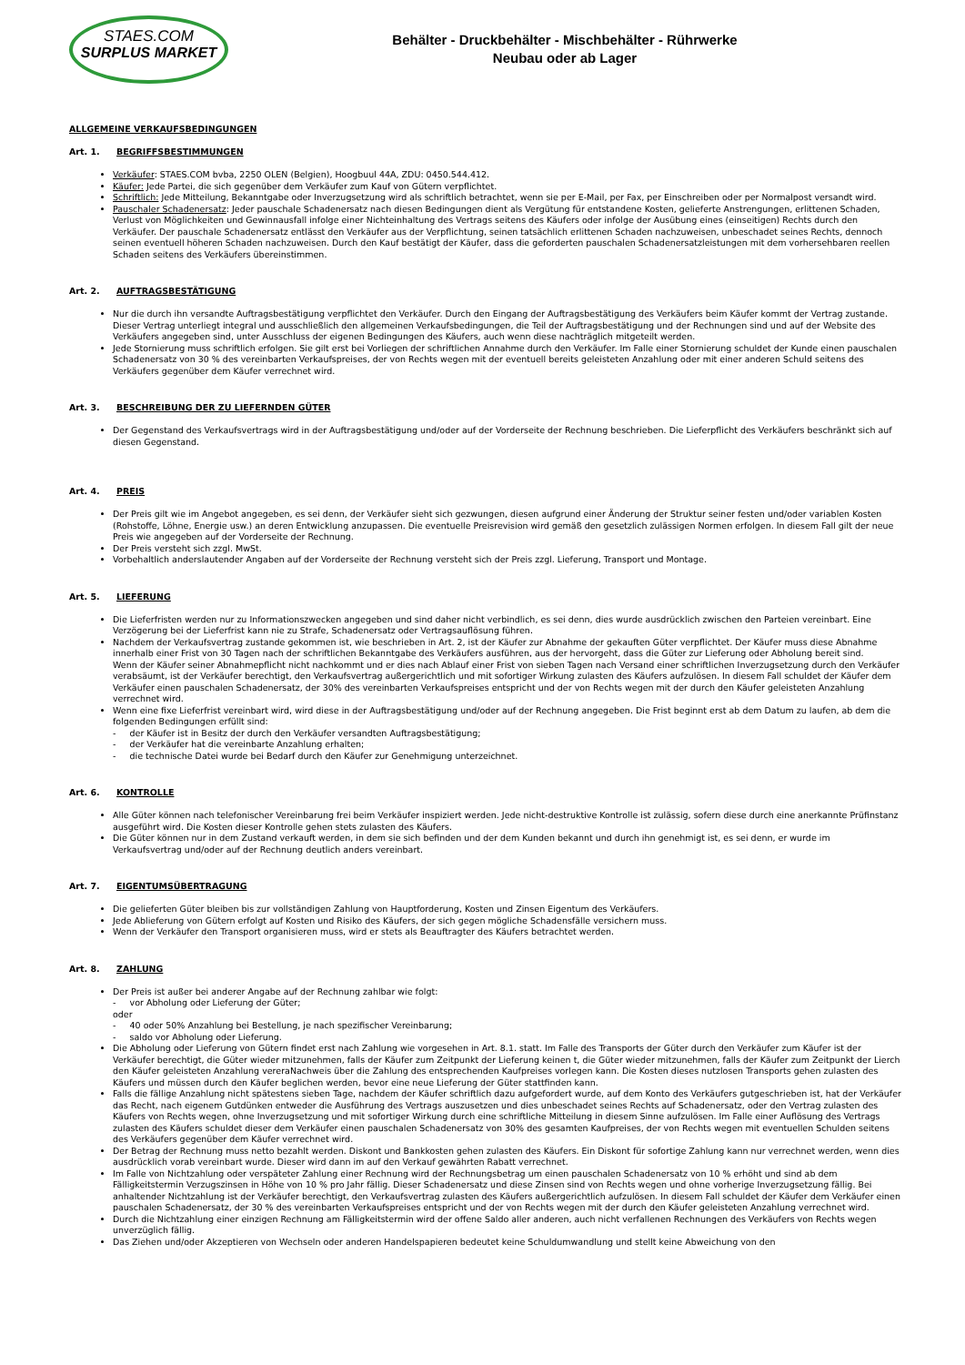STAES.COM
SURPLUS MARKET
Behälter - Druckbehälter - Mischbehälter - Rührwerke
Neubau oder ab Lager
ALLGEMEINE VERKAUFSBEDINGUNGEN
Art. 1. BEGRIFFSBESTIMMUNGEN
Verkäufer: STAES.COM bvba, 2250 OLEN (Belgien), Hoogbuul 44A, ZDU: 0450.544.412.
Käufer: Jede Partei, die sich gegenüber dem Verkäufer zum Kauf von Gütern verpflichtet.
Schriftlich: Jede Mitteilung, Bekanntgabe oder Inverzugsetzung wird als schriftlich betrachtet, wenn sie per E-Mail, per Fax, per Einschreiben oder per Normalpost versandt wird.
Pauschaler Schadenersatz: Jeder pauschale Schadenersatz nach diesen Bedingungen dient als Vergütung für entstandene Kosten, gelieferte Anstrengungen, erlittenen Schaden, Verlust von Möglichkeiten und Gewinnausfall infolge einer Nichteinhaltung des Vertrags seitens des Käufers oder infolge der Ausübung eines (einseitigen) Rechts durch den Verkäufer. Der pauschale Schadenersatz entlässt den Verkäufer aus der Verpflichtung, seinen tatsächlich erlittenen Schaden nachzuweisen, unbeschadet seines Rechts, dennoch seinen eventuell höheren Schaden nachzuweisen. Durch den Kauf bestätigt der Käufer, dass die geforderten pauschalen Schadenersatzleistungen mit dem vorhersehbaren reellen Schaden seitens des Verkäufers übereinstimmen.
Art. 2. AUFTRAGSBESTÄTIGUNG
Nur die durch ihn versandte Auftragsbestätigung verpflichtet den Verkäufer. Durch den Eingang der Auftragsbestätigung des Verkäufers beim Käufer kommt der Vertrag zustande. Dieser Vertrag unterliegt integral und ausschließlich den allgemeinen Verkaufsbedingungen, die Teil der Auftragsbestätigung und der Rechnungen sind und auf der Website des Verkäufers angegeben sind, unter Ausschluss der eigenen Bedingungen des Käufers, auch wenn diese nachträglich mitgeteilt werden.
Jede Stornierung muss schriftlich erfolgen. Sie gilt erst bei Vorliegen der schriftlichen Annahme durch den Verkäufer. Im Falle einer Stornierung schuldet der Kunde einen pauschalen Schadenersatz von 30 % des vereinbarten Verkaufspreises, der von Rechts wegen mit der eventuell bereits geleisteten Anzahlung oder mit einer anderen Schuld seitens des Verkäufers gegenüber dem Käufer verrechnet wird.
Art. 3. BESCHREIBUNG DER ZU LIEFERNDEN GÜTER
Der Gegenstand des Verkaufsvertrags wird in der Auftragsbestätigung und/oder auf der Vorderseite der Rechnung beschrieben. Die Lieferpflicht des Verkäufers beschränkt sich auf diesen Gegenstand.
Art. 4. PREIS
Der Preis gilt wie im Angebot angegeben, es sei denn, der Verkäufer sieht sich gezwungen, diesen aufgrund einer Änderung der Struktur seiner festen und/oder variablen Kosten (Rohstoffe, Löhne, Energie usw.) an deren Entwicklung anzupassen. Die eventuelle Preisrevision wird gemäß den gesetzlich zulässigen Normen erfolgen. In diesem Fall gilt der neue Preis wie angegeben auf der Vorderseite der Rechnung.
Der Preis versteht sich zzgl. MwSt.
Vorbehaltlich anderslautender Angaben auf der Vorderseite der Rechnung versteht sich der Preis zzgl. Lieferung, Transport und Montage.
Art. 5. LIEFERUNG
Die Lieferfristen werden nur zu Informationszwecken angegeben und sind daher nicht verbindlich, es sei denn, dies wurde ausdrücklich zwischen den Parteien vereinbart. Eine Verzögerung bei der Lieferfrist kann nie zu Strafe, Schadenersatz oder Vertragsauflösung führen.
Nachdem der Verkaufsvertrag zustande gekommen ist, wie beschrieben in Art. 2, ist der Käufer zur Abnahme der gekauften Güter verpflichtet. Der Käufer muss diese Abnahme innerhalb einer Frist von 30 Tagen nach der schriftlichen Bekanntgabe des Verkäufers ausführen, aus der hervorgeht, dass die Güter zur Lieferung oder Abholung bereit sind.
Wenn der Käufer seiner Abnahmepflicht nicht nachkommt und er dies nach Ablauf einer Frist von sieben Tagen nach Versand einer schriftlichen Inverzugsetzung durch den Verkäufer verabsäumt, ist der Verkäufer berechtigt, den Verkaufsvertrag außergerichtlich und mit sofortiger Wirkung zulasten des Käufers aufzulösen. In diesem Fall schuldet der Käufer dem Verkäufer einen pauschalen Schadenersatz, der 30% des vereinbarten Verkaufspreises entspricht und der von Rechts wegen mit der durch den Käufer geleisteten Anzahlung verrechnet wird.
Wenn eine fixe Lieferfrist vereinbart wird, wird diese in der Auftragsbestätigung und/oder auf der Rechnung angegeben. Die Frist beginnt erst ab dem Datum zu laufen, ab dem die folgenden Bedingungen erfüllt sind:
- der Käufer ist in Besitz der durch den Verkäufer versandten Auftragsbestätigung;
- der Verkäufer hat die vereinbarte Anzahlung erhalten;
- die technische Datei wurde bei Bedarf durch den Käufer zur Genehmigung unterzeichnet.
Art. 6. KONTROLLE
Alle Güter können nach telefonischer Vereinbarung frei beim Verkäufer inspiziert werden. Jede nicht-destruktive Kontrolle ist zulässig, sofern diese durch eine anerkannte Prüfinstanz ausgeführt wird. Die Kosten dieser Kontrolle gehen stets zulasten des Käufers.
Die Güter können nur in dem Zustand verkauft werden, in dem sie sich befinden und der dem Kunden bekannt und durch ihn genehmigt ist, es sei denn, er wurde im Verkaufsvertrag und/oder auf der Rechnung deutlich anders vereinbart.
Art. 7. EIGENTUMSÜBERTRAGUNG
Die gelieferten Güter bleiben bis zur vollständigen Zahlung von Hauptforderung, Kosten und Zinsen Eigentum des Verkäufers.
Jede Ablieferung von Gütern erfolgt auf Kosten und Risiko des Käufers, der sich gegen mögliche Schadensfälle versichern muss.
Wenn der Verkäufer den Transport organisieren muss, wird er stets als Beauftragter des Käufers betrachtet werden.
Art. 8. ZAHLUNG
Der Preis ist außer bei anderer Angabe auf der Rechnung zahlbar wie folgt:
- vor Abholung oder Lieferung der Güter;
oder
- 40 oder 50% Anzahlung bei Bestellung, je nach spezifischer Vereinbarung;
- saldo vor Abholung oder Lieferung.
Die Abholung oder Lieferung von Gütern findet erst nach Zahlung wie vorgesehen in Art. 8.1. statt. Im Falle des Transports der Güter durch den Verkäufer zum Käufer ist der Verkäufer berechtigt, die Güter wieder mitzunehmen, falls der Käufer zum Zeitpunkt der Lieferung keinen t, die Güter wieder mitzunehmen, falls der Käufer zum Zeitpunkt der Lierch den Käufer geleisteten Anzahlung vereraNachweis über die Zahlung des entsprechenden Kaufpreises vorlegen kann. Die Kosten dieses nutzlosen Transports gehen zulasten des Käufers und müssen durch den Käufer beglichen werden, bevor eine neue Lieferung der Güter stattfinden kann.
Falls die fällige Anzahlung nicht spätestens sieben Tage, nachdem der Käufer schriftlich dazu aufgefordert wurde, auf dem Konto des Verkäufers gutgeschrieben ist, hat der Verkäufer das Recht, nach eigenem Gutdünken entweder die Ausführung des Vertrags auszusetzen und dies unbeschadet seines Rechts auf Schadenersatz, oder den Vertrag zulasten des Käufers von Rechts wegen, ohne Inverzugsetzung und mit sofortiger Wirkung durch eine schriftliche Mitteilung in diesem Sinne aufzulösen. Im Falle einer Auflösung des Vertrags zulasten des Käufers schuldet dieser dem Verkäufer einen pauschalen Schadenersatz von 30% des gesamten Kaufpreises, der von Rechts wegen mit eventuellen Schulden seitens des Verkäufers gegenüber dem Käufer verrechnet wird.
Der Betrag der Rechnung muss netto bezahlt werden. Diskont und Bankkosten gehen zulasten des Käufers. Ein Diskont für sofortige Zahlung kann nur verrechnet werden, wenn dies ausdrücklich vorab vereinbart wurde. Dieser wird dann im auf den Verkauf gewährten Rabatt verrechnet.
Im Falle von Nichtzahlung oder verspäteter Zahlung einer Rechnung wird der Rechnungsbetrag um einen pauschalen Schadenersatz von 10 % erhöht und sind ab dem Fälligkeitstermin Verzugszinsen in Höhe von 10 % pro Jahr fällig. Dieser Schadenersatz und diese Zinsen sind von Rechts wegen und ohne vorherige Inverzugsetzung fällig. Bei anhaltender Nichtzahlung ist der Verkäufer berechtigt, den Verkaufsvertrag zulasten des Käufers außergerichtlich aufzulösen. In diesem Fall schuldet der Käufer dem Verkäufer einen pauschalen Schadenersatz, der 30 % des vereinbarten Verkaufspreises entspricht und der von Rechts wegen mit der durch den Käufer geleisteten Anzahlung verrechnet wird.
Durch die Nichtzahlung einer einzigen Rechnung am Fälligkeitstermin wird der offene Saldo aller anderen, auch nicht verfallenen Rechnungen des Verkäufers von Rechts wegen unverzüglich fällig.
Das Ziehen und/oder Akzeptieren von Wechseln oder anderen Handelspapieren bedeutet keine Schuldumwandlung und stellt keine Abweichung von den